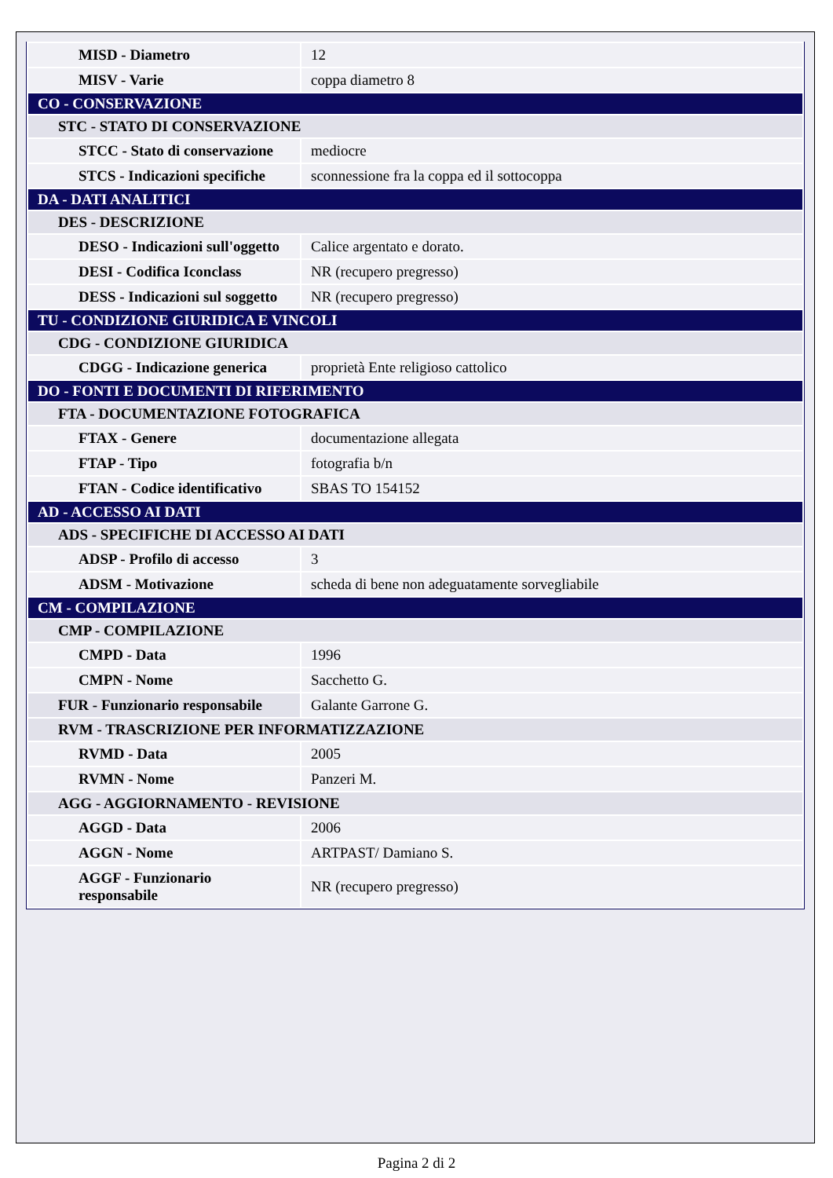| MISD - Diametro | 12 |
| MISV - Varie | coppa diametro 8 |
| CO - CONSERVAZIONE | |
| STC - STATO DI CONSERVAZIONE | |
| STCC - Stato di conservazione | mediocre |
| STCS - Indicazioni specifiche | sconnessione fra la coppa ed il sottocoppa |
| DA - DATI ANALITICI | |
| DES - DESCRIZIONE | |
| DESO - Indicazioni sull'oggetto | Calice argentato e dorato. |
| DESI - Codifica Iconclass | NR (recupero pregresso) |
| DESS - Indicazioni sul soggetto | NR (recupero pregresso) |
| TU - CONDIZIONE GIURIDICA E VINCOLI | |
| CDG - CONDIZIONE GIURIDICA | |
| CDGG - Indicazione generica | proprietà Ente religioso cattolico |
| DO - FONTI E DOCUMENTI DI RIFERIMENTO | |
| FTA - DOCUMENTAZIONE FOTOGRAFICA | |
| FTAX - Genere | documentazione allegata |
| FTAP - Tipo | fotografia b/n |
| FTAN - Codice identificativo | SBAS TO 154152 |
| AD - ACCESSO AI DATI | |
| ADS - SPECIFICHE DI ACCESSO AI DATI | |
| ADSP - Profilo di accesso | 3 |
| ADSM - Motivazione | scheda di bene non adeguatamente sorvegliabile |
| CM - COMPILAZIONE | |
| CMP - COMPILAZIONE | |
| CMPD - Data | 1996 |
| CMPN - Nome | Sacchetto G. |
| FUR - Funzionario responsabile | Galante Garrone G. |
| RVM - TRASCRIZIONE PER INFORMATIZZAZIONE | |
| RVMD - Data | 2005 |
| RVMN - Nome | Panzeri M. |
| AGG - AGGIORNAMENTO - REVISIONE | |
| AGGD - Data | 2006 |
| AGGN - Nome | ARTPAST/ Damiano S. |
| AGGF - Funzionario responsabile | NR (recupero pregresso) |
Pagina 2 di 2